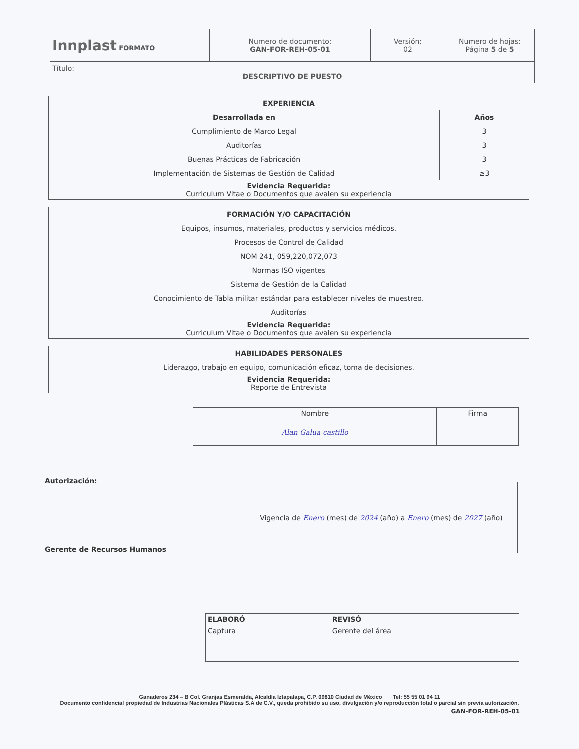| Innplast FORMATO | Numero de documento: GAN-FOR-REH-05-01 | Versión: 02 | Numero de hojas: Página 5 de 5 |
| Título: DESCRIPTIVO DE PUESTO | | | |
| EXPERIENCIA | |
| Desarrollada en | Años |
| Cumplimiento de Marco Legal | 3 |
| Auditorías | 3 |
| Buenas Prácticas de Fabricación | 3 |
| Implementación de Sistemas de Gestión de Calidad | ≥3 |
| Evidencia Requerida: Curriculum Vitae o Documentos que avalen su experiencia | |
| FORMACIÓN Y/O CAPACITACIÓN |
| Equipos, insumos, materiales, productos y servicios médicos. |
| Procesos de Control de Calidad |
| NOM 241, 059,220,072,073 |
| Normas ISO vigentes |
| Sistema de Gestión de la Calidad |
| Conocimiento de Tabla militar estándar para establecer niveles de muestreo. |
| Auditorías |
| Evidencia Requerida: Curriculum Vitae o Documentos que avalen su experiencia |
| HABILIDADES PERSONALES |
| Liderazgo, trabajo en equipo, comunicación eficaz, toma de decisiones. |
| Evidencia Requerida: Reporte de Entrevista |
| Nombre | Firma |
| Alan Galua castillo | |
Autorización:
Gerente de Recursos Humanos
| Vigencia de Enero (mes) de 2024 (año) a Enero (mes) de 2027 (año) |
| ELABORÓ | REVISÓ |
| Captura | Gerente del área |
Ganaderos 234 – B Col. Granjas Esmeralda, Alcaldía Iztapalapa, C.P. 09810 Ciudad de México Tel: 55 55 01 94 11
Documento confidencial propiedad de Industrias Nacionales Plásticas S.A de C.V., queda prohibido su uso, divulgación y/o reproducción total o parcial sin previa autorización.
GAN-FOR-REH-05-01